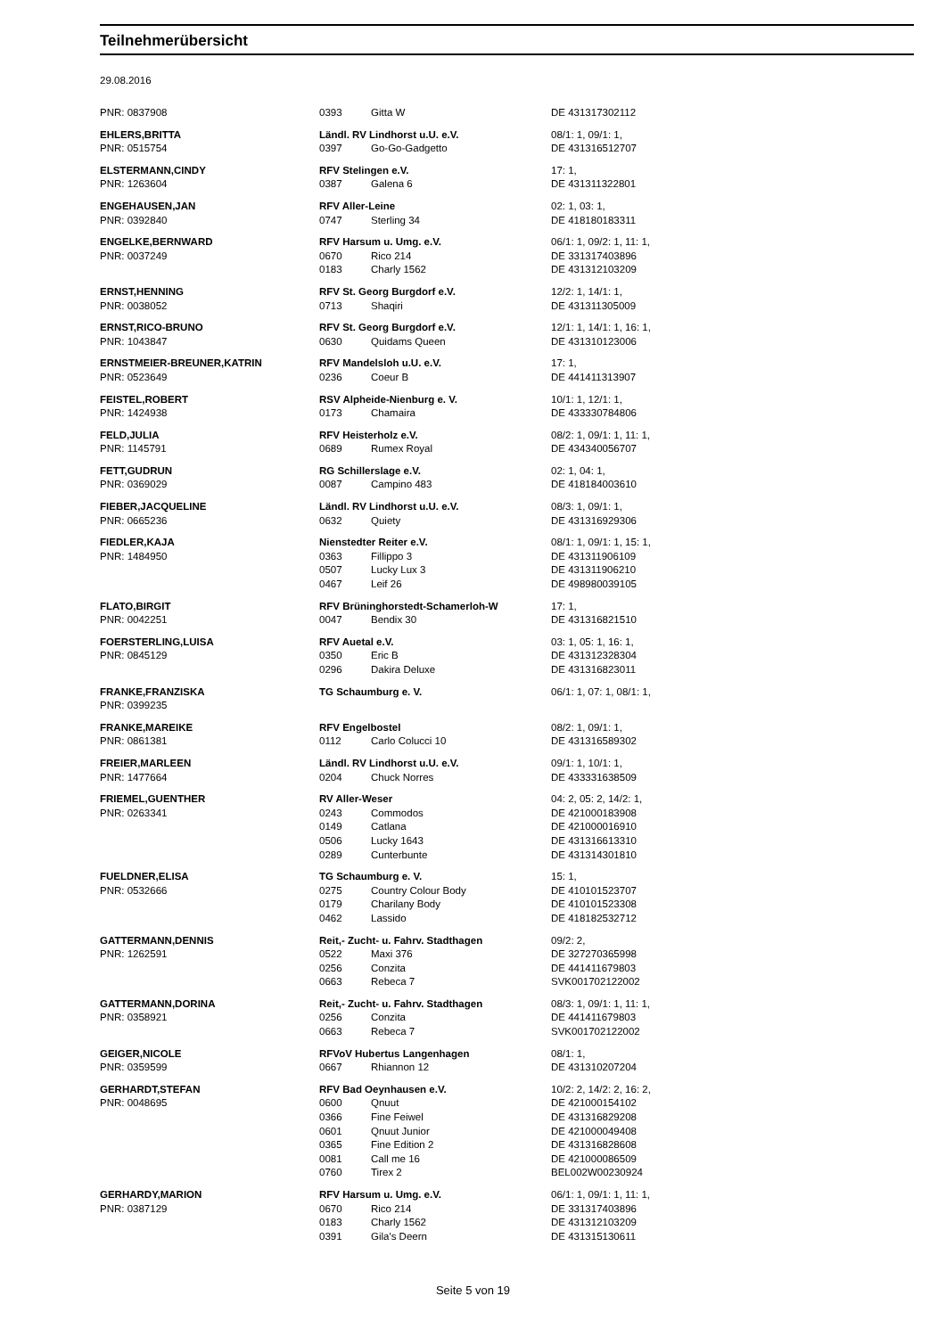Teilnehmerübersicht
29.08.2016
| PNR: 0837908 | 0393 | Gitta W | DE 431317302112 |
| EHLERS,BRITTA | Ländl. RV Lindhorst u.U. e.V. | | 08/1: 1, 09/1: 1, |
| PNR: 0515754 | 0397 | Go-Go-Gadgetto | DE 431316512707 |
| ELSTERMANN,CINDY | RFV Stelingen e.V. | | 17: 1, |
| PNR: 1263604 | 0387 | Galena 6 | DE 431311322801 |
| ENGEHAUSEN,JAN | RFV Aller-Leine | | 02: 1, 03: 1, |
| PNR: 0392840 | 0747 | Sterling 34 | DE 418180183311 |
| ENGELKE,BERNWARD | RFV Harsum u. Umg. e.V. | | 06/1: 1, 09/2: 1, 11: 1, |
| PNR: 0037249 | 0670 | Rico 214 | DE 331317403896 |
| | 0183 | Charly 1562 | DE 431312103209 |
| ERNST,HENNING | RFV St. Georg Burgdorf e.V. | | 12/2: 1, 14/1: 1, |
| PNR: 0038052 | 0713 | Shaqiri | DE 431311305009 |
| ERNST,RICO-BRUNO | RFV St. Georg Burgdorf e.V. | | 12/1: 1, 14/1: 1, 16: 1, |
| PNR: 1043847 | 0630 | Quidams Queen | DE 431310123006 |
| ERNSTMEIER-BREUNER,KATRIN | RFV Mandelsloh u.U. e.V. | | 17: 1, |
| PNR: 0523649 | 0236 | Coeur B | DE 441411313907 |
| FEISTEL,ROBERT | RSV Alpheide-Nienburg e. V. | | 10/1: 1, 12/1: 1, |
| PNR: 1424938 | 0173 | Chamaira | DE 433330784806 |
| FELD,JULIA | RFV Heisterholz e.V. | | 08/2: 1, 09/1: 1, 11: 1, |
| PNR: 1145791 | 0689 | Rumex Royal | DE 434340056707 |
| FETT,GUDRUN | RG Schillerslage e.V. | | 02: 1, 04: 1, |
| PNR: 0369029 | 0087 | Campino 483 | DE 418184003610 |
| FIEBER,JACQUELINE | Ländl. RV Lindhorst u.U. e.V. | | 08/3: 1, 09/1: 1, |
| PNR: 0665236 | 0632 | Quiety | DE 431316929306 |
| FIEDLER,KAJA | Nienstedter Reiter e.V. | | 08/1: 1, 09/1: 1, 15: 1, |
| PNR: 1484950 | 0363 | Fillippo 3 | DE 431311906109 |
| | 0507 | Lucky Lux 3 | DE 431311906210 |
| | 0467 | Leif 26 | DE 498980039105 |
| FLATO,BIRGIT | RFV Brüninghorstedt-Schamerloh-W | | 17: 1, |
| PNR: 0042251 | 0047 | Bendix 30 | DE 431316821510 |
| FOERSTERLING,LUISA | RFV Auetal e.V. | | 03: 1, 05: 1, 16: 1, |
| PNR: 0845129 | 0350 | Eric B | DE 431312328304 |
| | 0296 | Dakira Deluxe | DE 431316823011 |
| FRANKE,FRANZISKA | TG Schaumburg e. V. | | 06/1: 1, 07: 1, 08/1: 1, |
| PNR: 0399235 | | | |
| FRANKE,MAREIKE | RFV Engelbostel | | 08/2: 1, 09/1: 1, |
| PNR: 0861381 | 0112 | Carlo Colucci 10 | DE 431316589302 |
| FREIER,MARLEEN | Ländl. RV Lindhorst u.U. e.V. | | 09/1: 1, 10/1: 1, |
| PNR: 1477664 | 0204 | Chuck Norres | DE 433331638509 |
| FRIEMEL,GUENTHER | RV Aller-Weser | | 04: 2, 05: 2, 14/2: 1, |
| PNR: 0263341 | 0243 | Commodos | DE 421000183908 |
| | 0149 | Catlana | DE 421000016910 |
| | 0506 | Lucky 1643 | DE 431316613310 |
| | 0289 | Cunterbunte | DE 431314301810 |
| FUELDNER,ELISA | TG Schaumburg e. V. | | 15: 1, |
| PNR: 0532666 | 0275 | Country Colour Body | DE 410101523707 |
| | 0179 | Charilany Body | DE 410101523308 |
| | 0462 | Lassido | DE 418182532712 |
| GATTERMANN,DENNIS | Reit,- Zucht- u. Fahrv. Stadthagen | | 09/2: 2, |
| PNR: 1262591 | 0522 | Maxi 376 | DE 327270365998 |
| | 0256 | Conzita | DE 441411679803 |
| | 0663 | Rebeca 7 | SVK001702122002 |
| GATTERMANN,DORINA | Reit,- Zucht- u. Fahrv. Stadthagen | | 08/3: 1, 09/1: 1, 11: 1, |
| PNR: 0358921 | 0256 | Conzita | DE 441411679803 |
| | 0663 | Rebeca 7 | SVK001702122002 |
| GEIGER,NICOLE | RFVoV Hubertus Langenhagen | | 08/1: 1, |
| PNR: 0359599 | 0667 | Rhiannon 12 | DE 431310207204 |
| GERHARDT,STEFAN | RFV Bad Oeynhausen e.V. | | 10/2: 2, 14/2: 2, 16: 2, |
| PNR: 0048695 | 0600 | Qnuut | DE 421000154102 |
| | 0366 | Fine Feiwel | DE 431316829208 |
| | 0601 | Qnuut Junior | DE 421000049408 |
| | 0365 | Fine Edition 2 | DE 431316828608 |
| | 0081 | Call me 16 | DE 421000086509 |
| | 0760 | Tirex 2 | BEL002W00230924 |
| GERHARDY,MARION | RFV Harsum u. Umg. e.V. | | 06/1: 1, 09/1: 1, 11: 1, |
| PNR: 0387129 | 0670 | Rico 214 | DE 331317403896 |
| | 0183 | Charly 1562 | DE 431312103209 |
| | 0391 | Gila's Deern | DE 431315130611 |
Seite 5 von 19